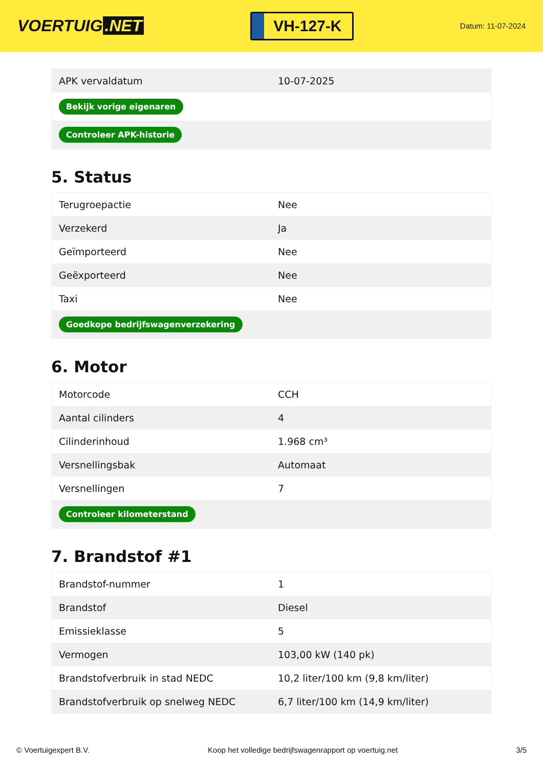VOERTUIG.NET
VH-127-K
Datum: 11-07-2024
| APK vervaldatum | 10-07-2025 |
| Bekijk vorige eigenaren | |
| Controleer APK-historie | |
5. Status
| Terugroepactie | Nee |
| Verzekerd | Ja |
| Geïmporteerd | Nee |
| Geëxporteerd | Nee |
| Taxi | Nee |
| Goedkope bedrijfswagenverzekering | |
6. Motor
| Motorcode | CCH |
| Aantal cilinders | 4 |
| Cilinderinhoud | 1.968 cm³ |
| Versnellingsbak | Automaat |
| Versnellingen | 7 |
| Controleer kilometerstand | |
7. Brandstof #1
| Brandstof-nummer | 1 |
| Brandstof | Diesel |
| Emissieklasse | 5 |
| Vermogen | 103,00 kW (140 pk) |
| Brandstofverbruik in stad NEDC | 10,2 liter/100 km (9,8 km/liter) |
| Brandstofverbruik op snelweg NEDC | 6,7 liter/100 km (14,9 km/liter) |
© Voertuigexpert B.V. Koop het volledige bedrijfswagenrapport op voertuig.net 3/5